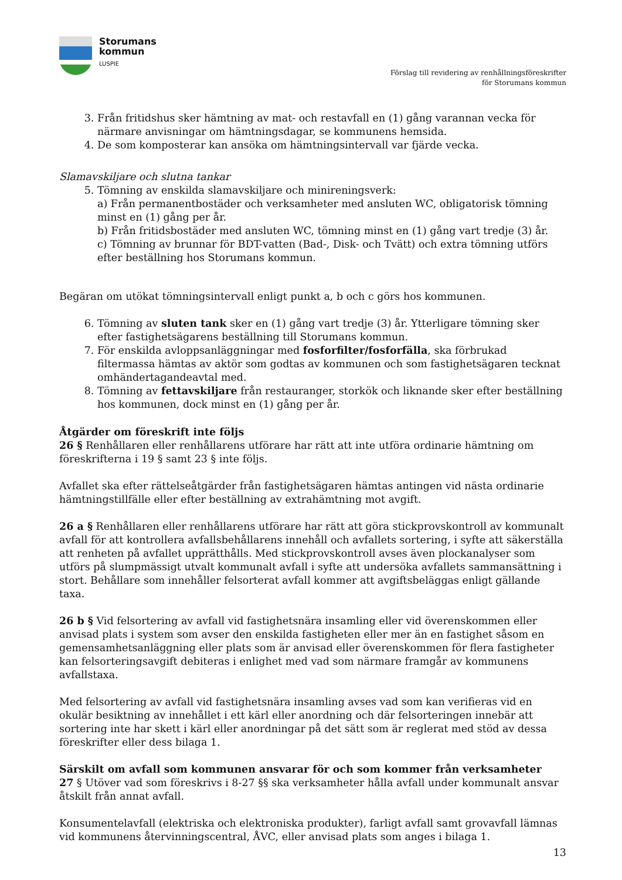Storumans
kommun
LUSPIE
Förslag till revidering av renhållningsföreskrifter
för Storumans kommun
3. Från fritidshus sker hämtning av mat- och restavfall en (1) gång varannan vecka för närmare anvisningar om hämtningsdagar, se kommunens hemsida.
4. De som komposterar kan ansöka om hämtningsintervall var fjärde vecka.
Slamavskiljare och slutna tankar
5. Tömning av enskilda slamavskiljare och minireningsverk:
a) Från permanentbostäder och verksamheter med ansluten WC, obligatorisk tömning minst en (1) gång per år.
b) Från fritidsbostäder med ansluten WC, tömning minst en (1) gång vart tredje (3) år.
c) Tömning av brunnar för BDT-vatten (Bad-, Disk- och Tvätt) och extra tömning utförs efter beställning hos Storumans kommun.
Begäran om utökat tömningsintervall enligt punkt a, b och c görs hos kommunen.
6. Tömning av sluten tank sker en (1) gång vart tredje (3) år. Ytterligare tömning sker efter fastighetsägarens beställning till Storumans kommun.
7. För enskilda avloppsanläggningar med fosforfilter/fosforfälla, ska förbrukad filtermassa hämtas av aktör som godtas av kommunen och som fastighetsägaren tecknat omhändertagandeavtal med.
8. Tömning av fettavskiljare från restauranger, storkök och liknande sker efter beställning hos kommunen, dock minst en (1) gång per år.
Åtgärder om föreskrift inte följs
26 § Renhållaren eller renhållarens utförare har rätt att inte utföra ordinarie hämtning om föreskrifterna i 19 § samt 23 § inte följs.
Avfallet ska efter rättelseåtgärder från fastighetsägaren hämtas antingen vid nästa ordinarie hämtningstillfälle eller efter beställning av extrahämtning mot avgift.
26 a § Renhållaren eller renhållarens utförare har rätt att göra stickprovskontroll av kommunalt avfall för att kontrollera avfallsbehållarens innehåll och avfallets sortering, i syfte att säkerställa att renheten på avfallet upprätthålls. Med stickprovskontroll avses även plockanalyser som utförs på slumpmässigt utvalt kommunalt avfall i syfte att undersöka avfallets sammansättning i stort. Behållare som innehåller felsorterat avfall kommer att avgiftsbeläggas enligt gällande taxa.
26 b § Vid felsortering av avfall vid fastighetsnära insamling eller vid överenskommen eller anvisad plats i system som avser den enskilda fastigheten eller mer än en fastighet såsom en gemensamhetsanläggning eller plats som är anvisad eller överenskommen för flera fastigheter kan felsorteringsavgift debiteras i enlighet med vad som närmare framgår av kommunens avfallstaxa.
Med felsortering av avfall vid fastighetsnära insamling avses vad som kan verifieras vid en okulär besiktning av innehållet i ett kärl eller anordning och där felsorteringen innebär att sortering inte har skett i kärl eller anordningar på det sätt som är reglerat med stöd av dessa föreskrifter eller dess bilaga 1.
Särskilt om avfall som kommunen ansvarar för och som kommer från verksamheter
27 § Utöver vad som föreskrivs i 8-27 §§ ska verksamheter hålla avfall under kommunalt ansvar åtskilt från annat avfall.
Konsumentelavfall (elektriska och elektroniska produkter), farligt avfall samt grovavfall lämnas vid kommunens återvinningscentral, ÅVC, eller anvisad plats som anges i bilaga 1.
13